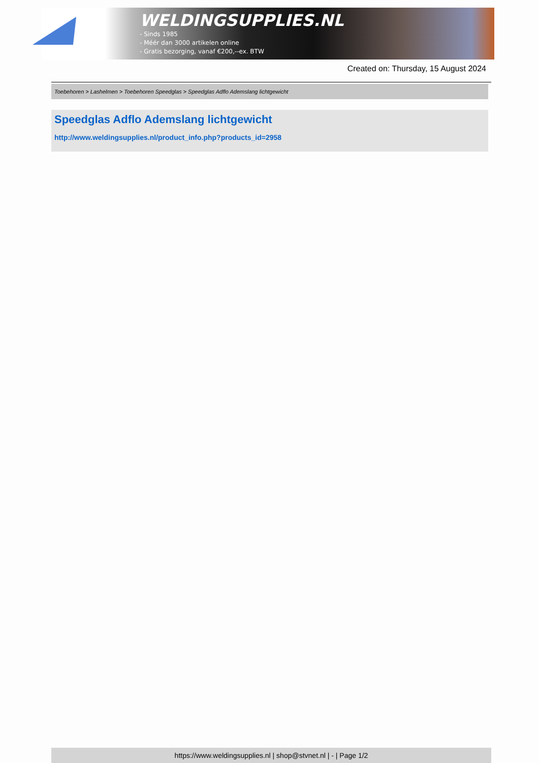WELDINGSUPPLIES.NL
- Sinds 1985
- Méér dan 3000 artikelen online
- Gratis bezorging, vanaf €200,--ex. BTW
Created on: Thursday, 15 August 2024
Toebehoren > Lashelmen > Toebehoren Speedglas > Speedglas Adflo Ademslang lichtgewicht
Speedglas Adflo Ademslang lichtgewicht
http://www.weldingsupplies.nl/product_info.php?products_id=2958
https://www.weldingsupplies.nl | shop@stvnet.nl | - | Page 1/2